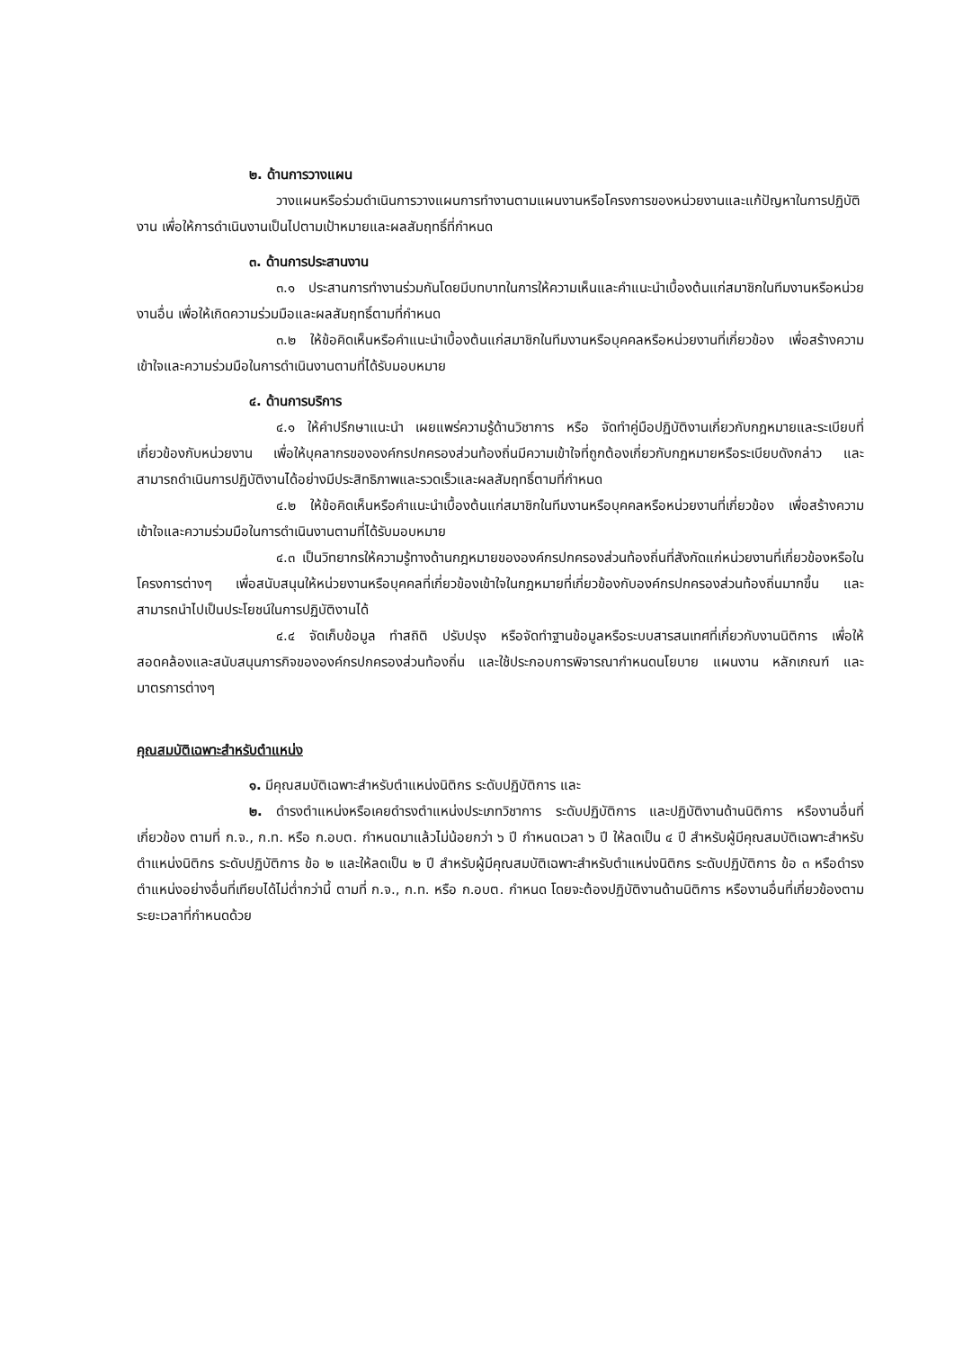๒. ด้านการวางแผน
วางแผนหรือร่วมดำเนินการวางแผนการทำงานตามแผนงานหรือโครงการของหน่วยงานและแก้ปัญหาในการปฏิบัติงาน เพื่อให้การดำเนินงานเป็นไปตามเป้าหมายและผลสัมฤทธิ์ที่กำหนด
๓. ด้านการประสานงาน
๓.๑ ประสานการทำงานร่วมกันโดยมีบทบาทในการให้ความเห็นและคำแนะนำเบื้องต้นแก่สมาชิกในทีมงานหรือหน่วยงานอื่น เพื่อให้เกิดความร่วมมือและผลสัมฤทธิ์ตามที่กำหนด
๓.๒ ให้ข้อคิดเห็นหรือคำแนะนำเบื้องต้นแก่สมาชิกในทีมงานหรือบุคคลหรือหน่วยงานที่เกี่ยวข้อง เพื่อสร้างความเข้าใจและความร่วมมือในการดำเนินงานตามที่ได้รับมอบหมาย
๔. ด้านการบริการ
๔.๑ ให้คำปรึกษาแนะนำ เผยแพร่ความรู้ด้านวิชาการ หรือ จัดทำคู่มือปฏิบัติงานเกี่ยวกับกฎหมายและระเบียบที่เกี่ยวข้องกับหน่วยงาน เพื่อให้บุคลากรขององค์กรปกครองส่วนท้องถิ่นมีความเข้าใจที่ถูกต้องเกี่ยวกับกฎหมายหรือระเบียบดังกล่าว และสามารถดำเนินการปฏิบัติงานได้อย่างมีประสิทธิภาพและรวดเร็วและผลสัมฤทธิ์ตามที่กำหนด
๔.๒ ให้ข้อคิดเห็นหรือคำแนะนำเบื้องต้นแก่สมาชิกในทีมงานหรือบุคคลหรือหน่วยงานที่เกี่ยวข้อง เพื่อสร้างความเข้าใจและความร่วมมือในการดำเนินงานตามที่ได้รับมอบหมาย
๔.๓ เป็นวิทยากรให้ความรู้ทางด้านกฎหมายขององค์กรปกครองส่วนท้องถิ่นที่สังกัดแก่หน่วยงานที่เกี่ยวข้องหรือในโครงการต่างๆ เพื่อสนับสนุนให้หน่วยงานหรือบุคคลที่เกี่ยวข้องเข้าใจในกฎหมายที่เกี่ยวข้องกับองค์กรปกครองส่วนท้องถิ่นมากขึ้น และสามารถนำไปเป็นประโยชน์ในการปฏิบัติงานได้
๔.๔ จัดเก็บข้อมูล ทำสถิติ ปรับปรุง หรือจัดทำฐานข้อมูลหรือระบบสารสนเทศที่เกี่ยวกับงานนิติการ เพื่อให้สอดคล้องและสนับสนุนภารกิจขององค์กรปกครองส่วนท้องถิ่น และใช้ประกอบการพิจารณากำหนดนโยบาย แผนงาน หลักเกณฑ์ และมาตรการต่างๆ
คุณสมบัติเฉพาะสำหรับตำแหน่ง
๑. มีคุณสมบัติเฉพาะสำหรับตำแหน่งนิติกร ระดับปฏิบัติการ และ
๒. ดำรงตำแหน่งหรือเคยดำรงตำแหน่งประเภทวิชาการ ระดับปฏิบัติการ และปฏิบัติงานด้านนิติการ หรืองานอื่นที่เกี่ยวข้อง ตามที่ ก.จ., ก.ท. หรือ ก.อบต. กำหนดมาแล้วไม่น้อยกว่า ๖ ปี กำหนดเวลา ๖ ปี ให้ลดเป็น ๔ ปี สำหรับผู้มีคุณสมบัติเฉพาะสำหรับตำแหน่งนิติกร ระดับปฏิบัติการ ข้อ ๒ และให้ลดเป็น ๒ ปี สำหรับผู้มีคุณสมบัติเฉพาะสำหรับตำแหน่งนิติกร ระดับปฏิบัติการ ข้อ ๓ หรือดำรงตำแหน่งอย่างอื่นที่เทียบได้ไม่ต่ำกว่านี้ ตามที่ ก.จ., ก.ท. หรือ ก.อบต. กำหนด โดยจะต้องปฏิบัติงานด้านนิติการ หรืองานอื่นที่เกี่ยวข้องตามระยะเวลาที่กำหนดด้วย